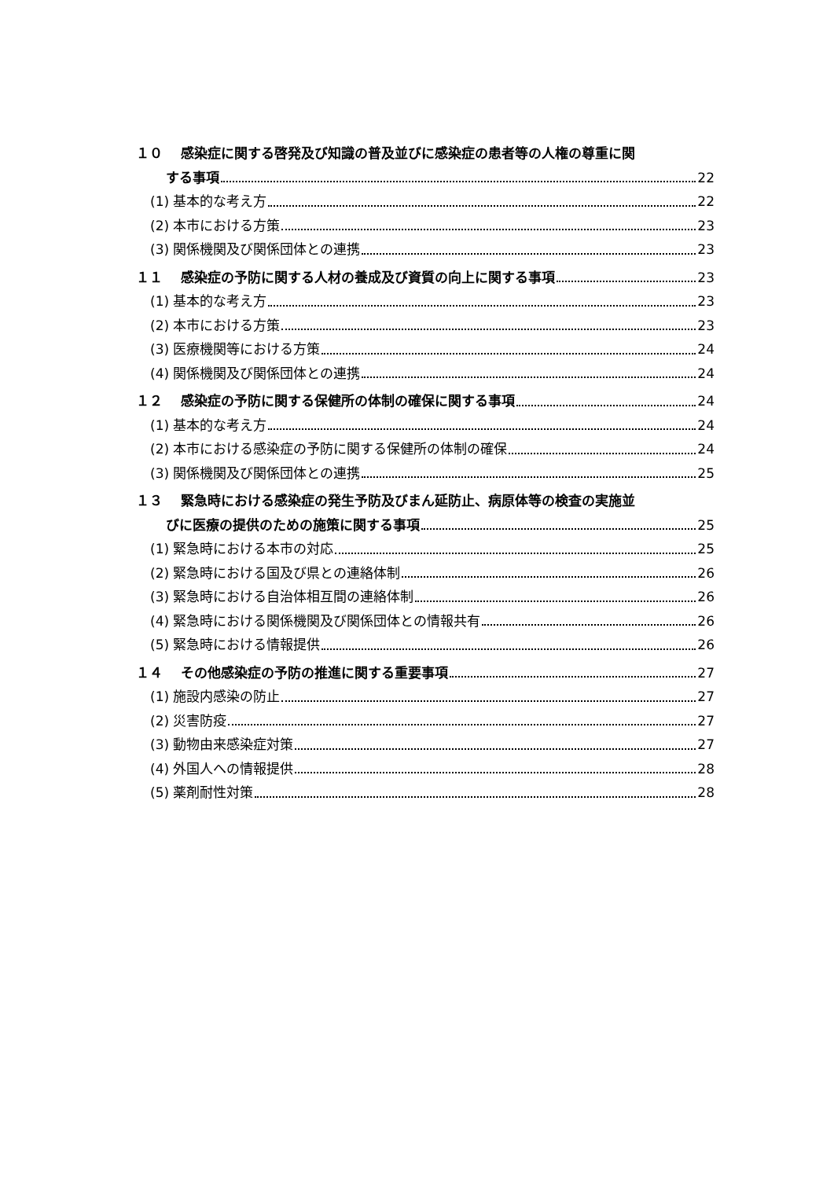１０ 感染症に関する啓発及び知識の普及並びに感染症の患者等の人権の尊重に関
する事項 22
(1) 基本的な考え方 22
(2) 本市における方策 23
(3) 関係機関及び関係団体との連携 23
１１ 感染症の予防に関する人材の養成及び資質の向上に関する事項 23
(1) 基本的な考え方 23
(2) 本市における方策 23
(3) 医療機関等における方策 24
(4) 関係機関及び関係団体との連携 24
１２ 感染症の予防に関する保健所の体制の確保に関する事項 24
(1) 基本的な考え方 24
(2) 本市における感染症の予防に関する保健所の体制の確保 24
(3) 関係機関及び関係団体との連携 25
１３ 緊急時における感染症の発生予防及びまん延防止、病原体等の検査の実施並
びに医療の提供のための施策に関する事項 25
(1) 緊急時における本市の対応 25
(2) 緊急時における国及び県との連絡体制 26
(3) 緊急時における自治体相互間の連絡体制 26
(4) 緊急時における関係機関及び関係団体との情報共有 26
(5) 緊急時における情報提供 26
１４ その他感染症の予防の推進に関する重要事項 27
(1) 施設内感染の防止 27
(2) 災害防疫 27
(3) 動物由来感染症対策 27
(4) 外国人への情報提供 28
(5) 薬剤耐性対策 28